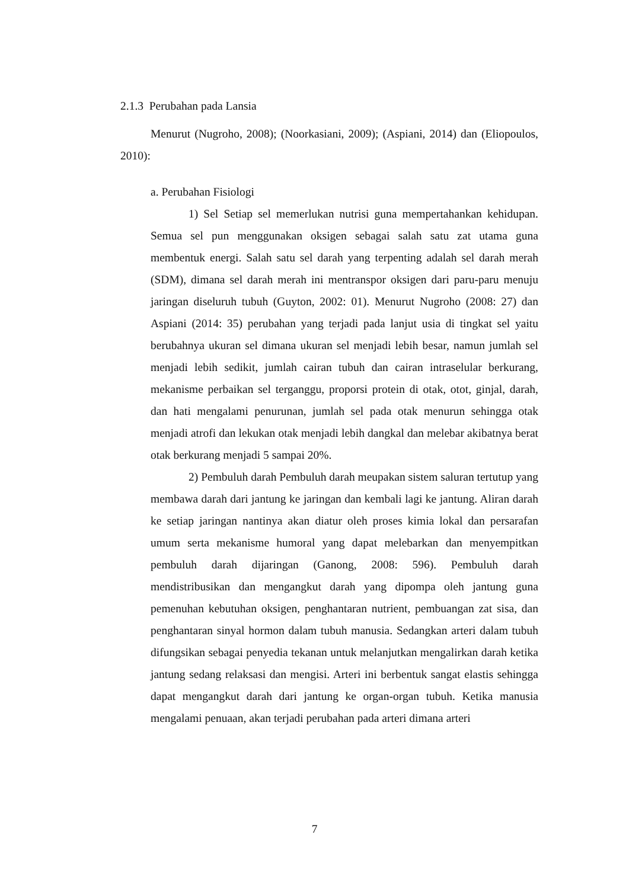2.1.3 Perubahan pada Lansia
Menurut (Nugroho, 2008); (Noorkasiani, 2009); (Aspiani, 2014) dan (Eliopoulos, 2010):
a. Perubahan Fisiologi
1) Sel Setiap sel memerlukan nutrisi guna mempertahankan kehidupan. Semua sel pun menggunakan oksigen sebagai salah satu zat utama guna membentuk energi. Salah satu sel darah yang terpenting adalah sel darah merah (SDM), dimana sel darah merah ini mentranspor oksigen dari paru-paru menuju jaringan diseluruh tubuh (Guyton, 2002: 01). Menurut Nugroho (2008: 27) dan Aspiani (2014: 35) perubahan yang terjadi pada lanjut usia di tingkat sel yaitu berubahnya ukuran sel dimana ukuran sel menjadi lebih besar, namun jumlah sel menjadi lebih sedikit, jumlah cairan tubuh dan cairan intraselular berkurang, mekanisme perbaikan sel terganggu, proporsi protein di otak, otot, ginjal, darah, dan hati mengalami penurunan, jumlah sel pada otak menurun sehingga otak menjadi atrofi dan lekukan otak menjadi lebih dangkal dan melebar akibatnya berat otak berkurang menjadi 5 sampai 20%.
2) Pembuluh darah Pembuluh darah meupakan sistem saluran tertutup yang membawa darah dari jantung ke jaringan dan kembali lagi ke jantung. Aliran darah ke setiap jaringan nantinya akan diatur oleh proses kimia lokal dan persarafan umum serta mekanisme humoral yang dapat melebarkan dan menyempitkan pembuluh darah dijaringan (Ganong, 2008: 596). Pembuluh darah mendistribusikan dan mengangkut darah yang dipompa oleh jantung guna pemenuhan kebutuhan oksigen, penghantaran nutrient, pembuangan zat sisa, dan penghantaran sinyal hormon dalam tubuh manusia. Sedangkan arteri dalam tubuh difungsikan sebagai penyedia tekanan untuk melanjutkan mengalirkan darah ketika jantung sedang relaksasi dan mengisi. Arteri ini berbentuk sangat elastis sehingga dapat mengangkut darah dari jantung ke organ-organ tubuh. Ketika manusia mengalami penuaan, akan terjadi perubahan pada arteri dimana arteri
7